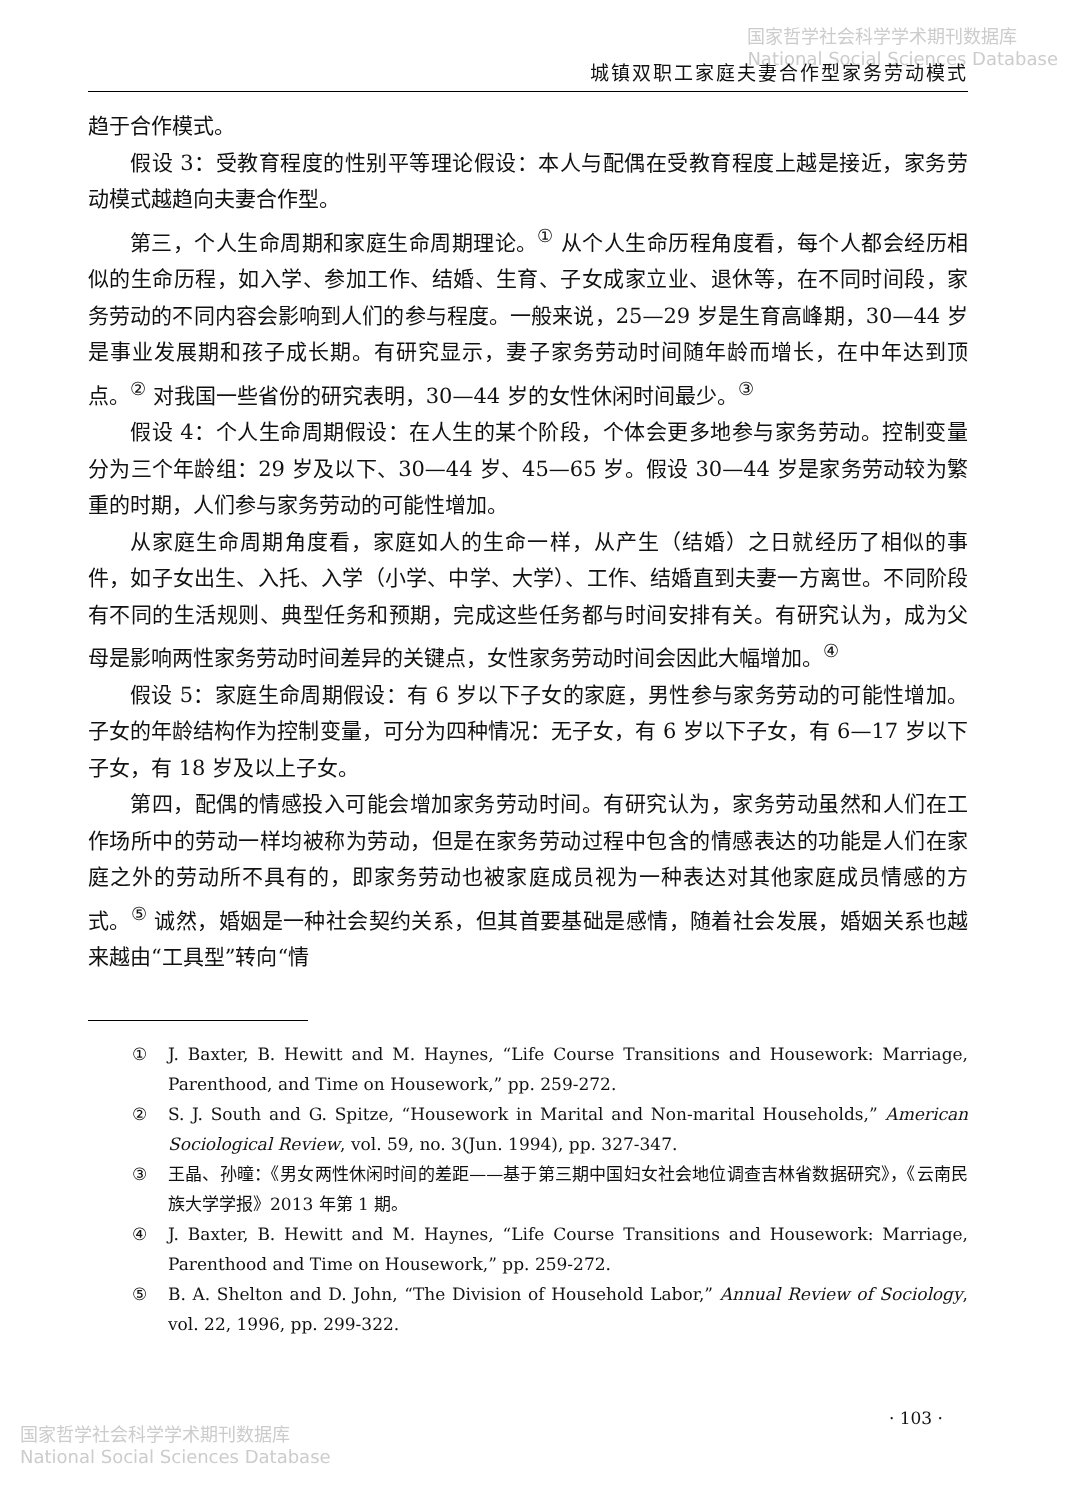国家哲学社会科学学术期刊数据库
National Social Sciences Database
城镇双职工家庭夫妻合作型家务劳动模式
趋于合作模式。
假设 3：受教育程度的性别平等理论假设：本人与配偶在受教育程度上越是接近，家务劳动模式越趋向夫妻合作型。
第三，个人生命周期和家庭生命周期理论。<sup>①</sup> 从个人生命历程角度看，每个人都会经历相似的生命历程，如入学、参加工作、结婚、生育、子女成家立业、退休等，在不同时间段，家务劳动的不同内容会影响到人们的参与程度。一般来说，25—29 岁是生育高峰期，30—44 岁是事业发展期和孩子成长期。有研究显示，妻子家务劳动时间随年龄而增长，在中年达到顶点。<sup>②</sup> 对我国一些省份的研究表明，30—44 岁的女性休闲时间最少。<sup>③</sup>
假设 4：个人生命周期假设：在人生的某个阶段，个体会更多地参与家务劳动。控制变量分为三个年龄组：29 岁及以下、30—44 岁、45—65 岁。假设 30—44 岁是家务劳动较为繁重的时期，人们参与家务劳动的可能性增加。
从家庭生命周期角度看，家庭如人的生命一样，从产生（结婚）之日就经历了相似的事件，如子女出生、入托、入学（小学、中学、大学）、工作、结婚直到夫妻一方离世。不同阶段有不同的生活规则、典型任务和预期，完成这些任务都与时间安排有关。有研究认为，成为父母是影响两性家务劳动时间差异的关键点，女性家务劳动时间会因此大幅增加。<sup>④</sup>
假设 5：家庭生命周期假设：有 6 岁以下子女的家庭，男性参与家务劳动的可能性增加。子女的年龄结构作为控制变量，可分为四种情况：无子女，有 6 岁以下子女，有 6—17 岁以下子女，有 18 岁及以上子女。
第四，配偶的情感投入可能会增加家务劳动时间。有研究认为，家务劳动虽然和人们在工作场所中的劳动一样均被称为劳动，但是在家务劳动过程中包含的情感表达的功能是人们在家庭之外的劳动所不具有的，即家务劳动也被家庭成员视为一种表达对其他家庭成员情感的方式。<sup>⑤</sup> 诚然，婚姻是一种社会契约关系，但其首要基础是感情，随着社会发展，婚姻关系也越来越由“工具型”转向“情
① J. Baxter, B. Hewitt and M. Haynes, “Life Course Transitions and Housework: Marriage, Parenthood, and Time on Housework,” pp. 259-272.
② S. J. South and G. Spitze, “Housework in Marital and Non-marital Households,” American Sociological Review, vol. 59, no. 3(Jun. 1994), pp. 327-347.
③ 王晶、孙曈：《男女两性休闲时间的差距——基于第三期中国妇女社会地位调查吉林省数据研究》，《云南民族大学学报》2013 年第 1 期。
④ J. Baxter, B. Hewitt and M. Haynes, “Life Course Transitions and Housework: Marriage, Parenthood and Time on Housework,” pp. 259-272.
⑤ B. A. Shelton and D. John, “The Division of Household Labor,” Annual Review of Sociology, vol. 22, 1996, pp. 299-322.
· 103 ·
国家哲学社会科学学术期刊数据库
National Social Sciences Database